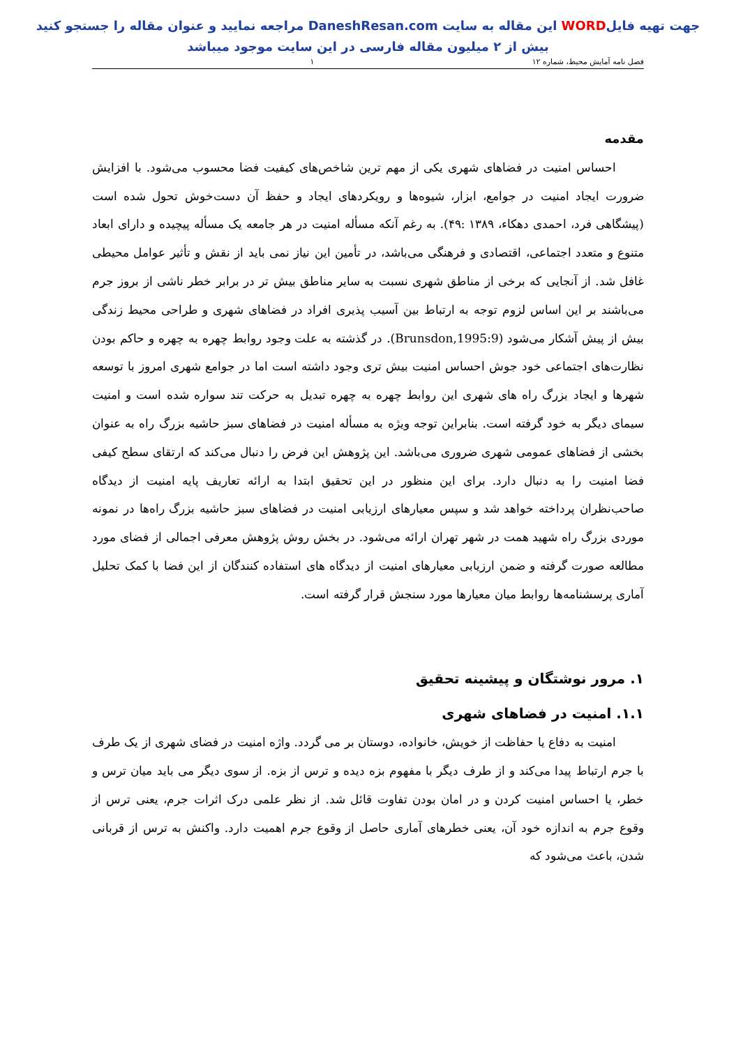جهت تهیه فایلWORD این مقاله به سایت DaneshResan.com مراجعه نمایید و عنوان مقاله را جستجو کنید
بیش از ۲ میلیون مقاله فارسی در این سایت موجود میباشد
فصل نامه آمایش محیط، شماره ۱۲ ۱
مقدمه
احساس امنیت در فضاهای شهری یکی از مهم ترین شاخص‌های کیفیت فضا محسوب می‌شود. با افزایش ضرورت ایجاد امنیت در جوامع، ابزار، شیوه‌ها و رویکردهای ایجاد و حفظ آن دست‌خوش تحول شده است (پیشگاهی فرد، احمدی دهکاء، ۱۳۸۹ :۴۹). به رغم آنکه مسأله امنیت در هر جامعه یک مسأله پیچیده و دارای ابعاد متنوع و متعدد اجتماعی، اقتصادی و فرهنگی می‌باشد، در تأمین این نیاز نمی باید از نقش و تأثیر عوامل محیطی غافل شد. از آنجایی که برخی از مناطق شهری نسبت به سایر مناطق بیش تر در برابر خطر ناشی از بروز جرم می‌باشند بر این اساس لزوم توجه به ارتباط بین آسیب پذیری افراد در فضاهای شهری و طراحی محیط زندگی بیش از پیش آشکار می‌شود (Brunsdon,1995:9). در گذشته به علت وجود روابط چهره به چهره و حاکم بودن نظارت‌های اجتماعی خود جوش احساس امنیت بیش تری وجود داشته است اما در جوامع شهری امروز با توسعه شهرها و ایجاد بزرگ راه های شهری این روابط چهره به چهره تبدیل به حرکت تند سواره شده است و امنیت سیمای دیگر به خود گرفته است. بنابراین توجه ویژه به مسأله امنیت در فضاهای سبز حاشیه بزرگ راه به عنوان بخشی از فضاهای عمومی شهری ضروری می‌باشد. این پژوهش این فرض را دنبال می‌کند که ارتقای سطح کیفی فضا امنیت را به دنبال دارد. برای این منظور در این تحقیق ابتدا به ارائه تعاریف پایه امنیت از دیدگاه صاحب‌نظران پرداخته خواهد شد و سپس معیارهای ارزیابی امنیت در فضاهای سبز حاشیه بزرگ راه‌ها در نمونه موردی بزرگ راه شهید همت در شهر تهران ارائه می‌شود. در بخش روش پژوهش معرفی اجمالی از فضای مورد مطالعه صورت گرفته و ضمن ارزیابی معیارهای امنیت از دیدگاه های استفاده کنندگان از این فضا با کمک تحلیل آماری پرسشنامه‌ها روابط میان معیارها مورد سنجش قرار گرفته است.
۱. مرور نوشتگان و پیشینه تحقیق
۱.۱. امنیت در فضاهای شهری
امنیت به دفاع یا حفاظت از خویش، خانواده، دوستان بر می گردد. واژه امنیت در فضای شهری از یک طرف با جرم ارتباط پیدا می‌کند و از طرف دیگر با مفهوم بزه دیده و ترس از بزه. از سوی دیگر می باید میان ترس و خطر، یا احساس امنیت کردن و در امان بودن تفاوت قائل شد. از نظر علمی درک اثرات جرم، یعنی ترس از وقوع جرم به اندازه خود آن، یعنی خطرهای آماری حاصل از وقوع جرم اهمیت دارد. واکنش به ترس از قربانی شدن، باعث می‌شود که